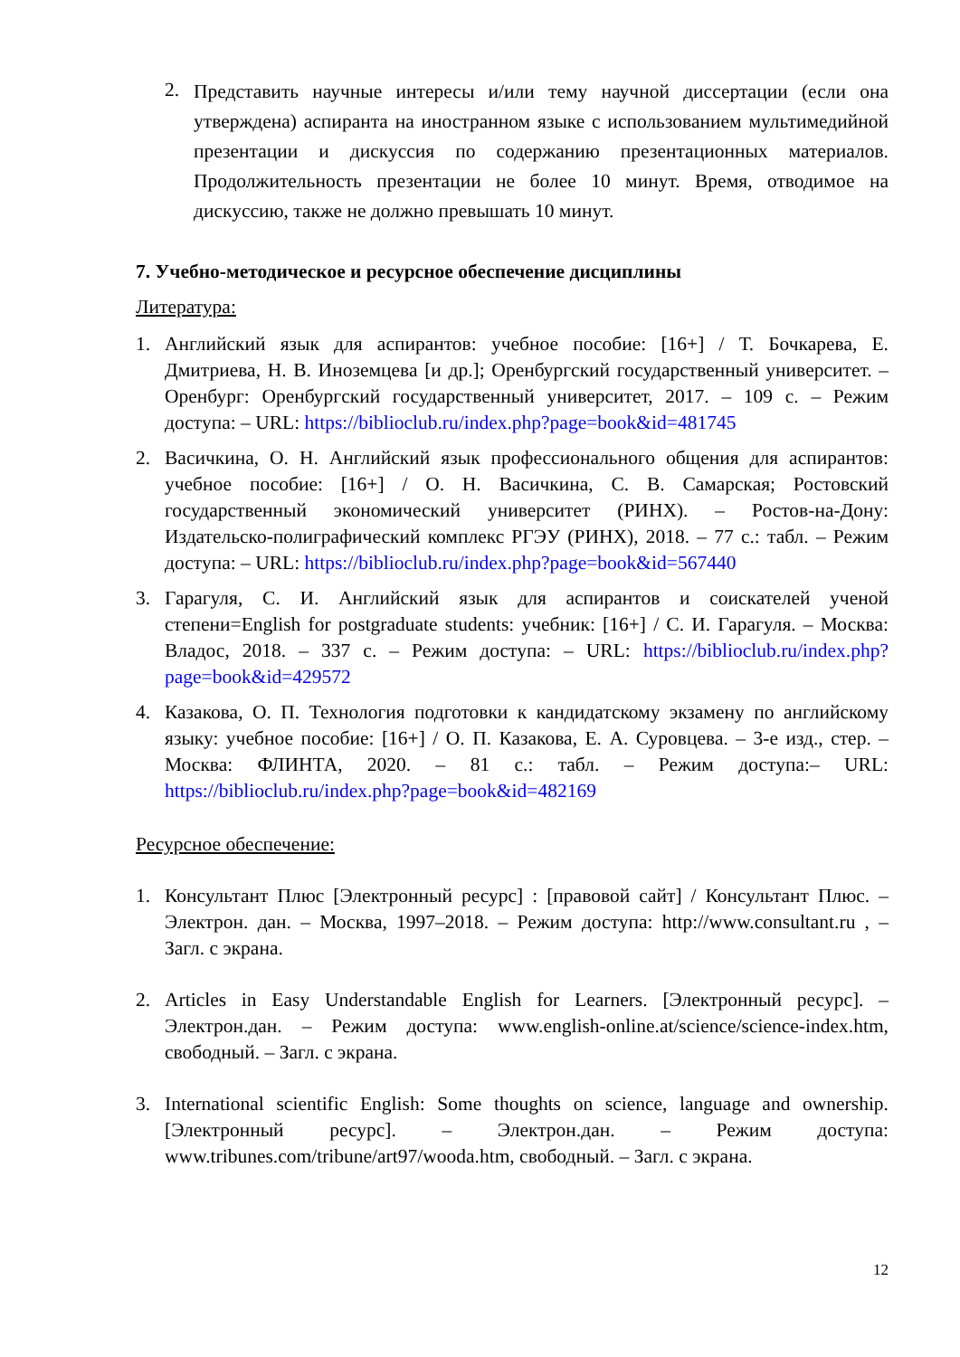2. Представить научные интересы и/или тему научной диссертации (если она утверждена) аспиранта на иностранном языке с использованием мультимедийной презентации и дискуссия по содержанию презентационных материалов. Продолжительность презентации не более 10 минут. Время, отводимое на дискуссию, также не должно превышать 10 минут.
7. Учебно-методическое и ресурсное обеспечение дисциплины
Литература:
1. Английский язык для аспирантов: учебное пособие: [16+] / Т. Бочкарева, Е. Дмитриева, Н. В. Иноземцева [и др.]; Оренбургский государственный университет. – Оренбург: Оренбургский государственный университет, 2017. – 109 с. – Режим доступа: – URL: https://biblioclub.ru/index.php?page=book&id=481745
2. Васичкина, О. Н. Английский язык профессионального общения для аспирантов: учебное пособие: [16+] / О. Н. Васичкина, С. В. Самарская; Ростовский государственный экономический университет (РИНХ). – Ростов-на-Дону: Издательско-полиграфический комплекс РГЭУ (РИНХ), 2018. – 77 с.: табл. – Режим доступа: – URL: https://biblioclub.ru/index.php?page=book&id=567440
3. Гарагуля, С. И. Английский язык для аспирантов и соискателей ученой степени=English for postgraduate students: учебник: [16+] / С. И. Гарагуля. – Москва: Владос, 2018. – 337 с. – Режим доступа: – URL: https://biblioclub.ru/index.php?page=book&id=429572
4. Казакова, О. П. Технология подготовки к кандидатскому экзамену по английскому языку: учебное пособие: [16+] / О. П. Казакова, Е. А. Суровцева. – 3-е изд., стер. – Москва: ФЛИНТА, 2020. – 81 с.: табл. – Режим доступа:– URL: https://biblioclub.ru/index.php?page=book&id=482169
Ресурсное обеспечение:
1. Консультант Плюс [Электронный ресурс] : [правовой сайт] / Консультант Плюс. – Электрон. дан. – Москва, 1997–2018. – Режим доступа: http://www.consultant.ru , – Загл. с экрана.
2. Articles in Easy Understandable English for Learners. [Электронный ресурс]. – Электрон.дан. – Режим доступа: www.english-online.at/science/science-index.htm, свободный. – Загл. с экрана.
3. International scientific English: Some thoughts on science, language and ownership. [Электронный ресурс]. – Электрон.дан. – Режим доступа: www.tribunes.com/tribune/art97/wooda.htm, свободный. – Загл. с экрана.
12